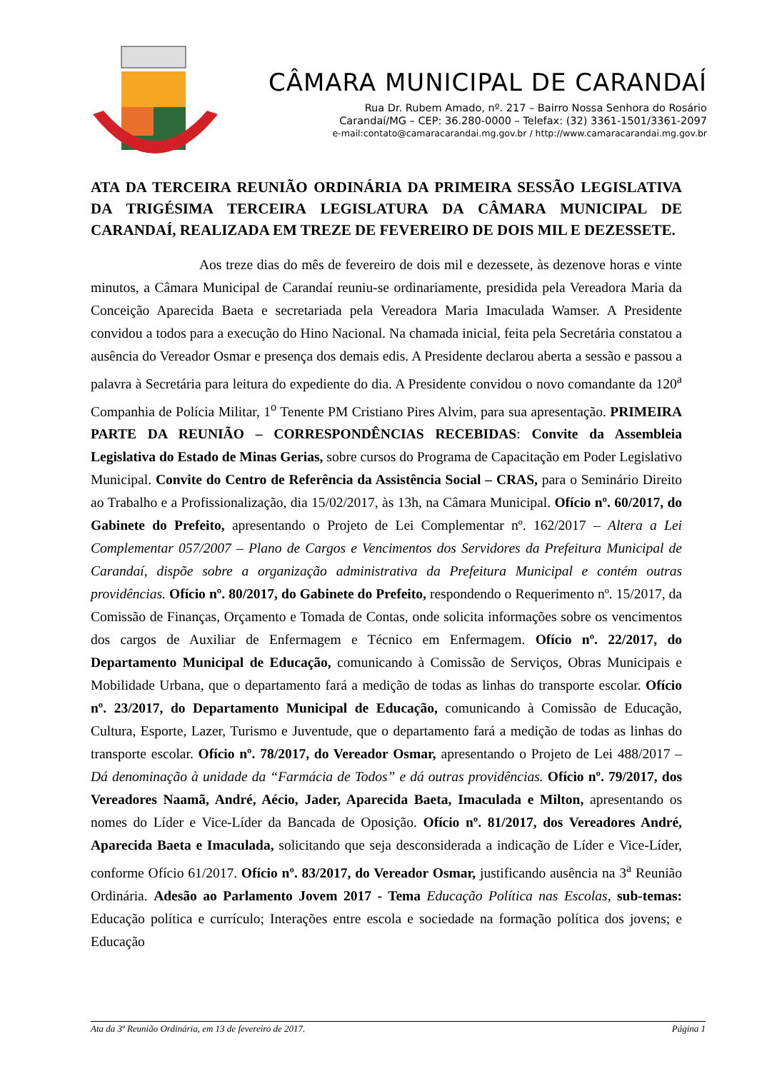CÂMARA MUNICIPAL DE CARANDAÍ
Rua Dr. Rubem Amado, nº. 217 – Bairro Nossa Senhora do Rosário
Carandaí/MG – CEP: 36.280-0000 – Telefax: (32) 3361-1501/3361-2097
e-mail:contato@camaracarandai.mg.gov.br / http://www.camaracarandai.mg.gov.br
ATA DA TERCEIRA REUNIÃO ORDINÁRIA DA PRIMEIRA SESSÃO LEGISLATIVA DA TRIGÉSIMA TERCEIRA LEGISLATURA DA CÂMARA MUNICIPAL DE CARANDAÍ, REALIZADA EM TREZE DE FEVEREIRO DE DOIS MIL E DEZESSETE.
Aos treze dias do mês de fevereiro de dois mil e dezessete, às dezenove horas e vinte minutos, a Câmara Municipal de Carandaí reuniu-se ordinariamente, presidida pela Vereadora Maria da Conceição Aparecida Baeta e secretariada pela Vereadora Maria Imaculada Wamser. A Presidente convidou a todos para a execução do Hino Nacional. Na chamada inicial, feita pela Secretária constatou a ausência do Vereador Osmar e presença dos demais edis. A Presidente declarou aberta a sessão e passou a palavra à Secretária para leitura do expediente do dia. A Presidente convidou o novo comandante da 120<sup>a</sup> Companhia de Polícia Militar, 1<sup>o</sup> Tenente PM Cristiano Pires Alvim, para sua apresentação. PRIMEIRA PARTE DA REUNIÃO – CORRESPONDÊNCIAS RECEBIDAS: Convite da Assembleia Legislativa do Estado de Minas Gerias, sobre cursos do Programa de Capacitação em Poder Legislativo Municipal. Convite do Centro de Referência da Assistência Social – CRAS, para o Seminário Direito ao Trabalho e a Profissionalização, dia 15/02/2017, às 13h, na Câmara Municipal. Ofício nº. 60/2017, do Gabinete do Prefeito, apresentando o Projeto de Lei Complementar nº. 162/2017 – Altera a Lei Complementar 057/2007 – Plano de Cargos e Vencimentos dos Servidores da Prefeitura Municipal de Carandaí, dispõe sobre a organização administrativa da Prefeitura Municipal e contém outras providências. Ofício nº. 80/2017, do Gabinete do Prefeito, respondendo o Requerimento nº. 15/2017, da Comissão de Finanças, Orçamento e Tomada de Contas, onde solicita informações sobre os vencimentos dos cargos de Auxiliar de Enfermagem e Técnico em Enfermagem. Ofício nº. 22/2017, do Departamento Municipal de Educação, comunicando à Comissão de Serviços, Obras Municipais e Mobilidade Urbana, que o departamento fará a medição de todas as linhas do transporte escolar. Ofício nº. 23/2017, do Departamento Municipal de Educação, comunicando à Comissão de Educação, Cultura, Esporte, Lazer, Turismo e Juventude, que o departamento fará a medição de todas as linhas do transporte escolar. Ofício nº. 78/2017, do Vereador Osmar, apresentando o Projeto de Lei 488/2017 – Dá denominação à unidade da “Farmácia de Todos” e dá outras providências. Ofício nº. 79/2017, dos Vereadores Naamã, André, Aécio, Jader, Aparecida Baeta, Imaculada e Milton, apresentando os nomes do Líder e Vice-Líder da Bancada de Oposição. Ofício nº. 81/2017, dos Vereadores André, Aparecida Baeta e Imaculada, solicitando que seja desconsiderada a indicação de Líder e Vice-Líder, conforme Ofício 61/2017. Ofício nº. 83/2017, do Vereador Osmar, justificando ausência na 3<sup>a</sup> Reunião Ordinária. Adesão ao Parlamento Jovem 2017 - Tema Educação Política nas Escolas, sub-temas: Educação política e currículo; Interações entre escola e sociedade na formação política dos jovens; e Educação
Ata da 3ª Reunião Ordinária, em 13 de fevereiro de 2017. Página 1